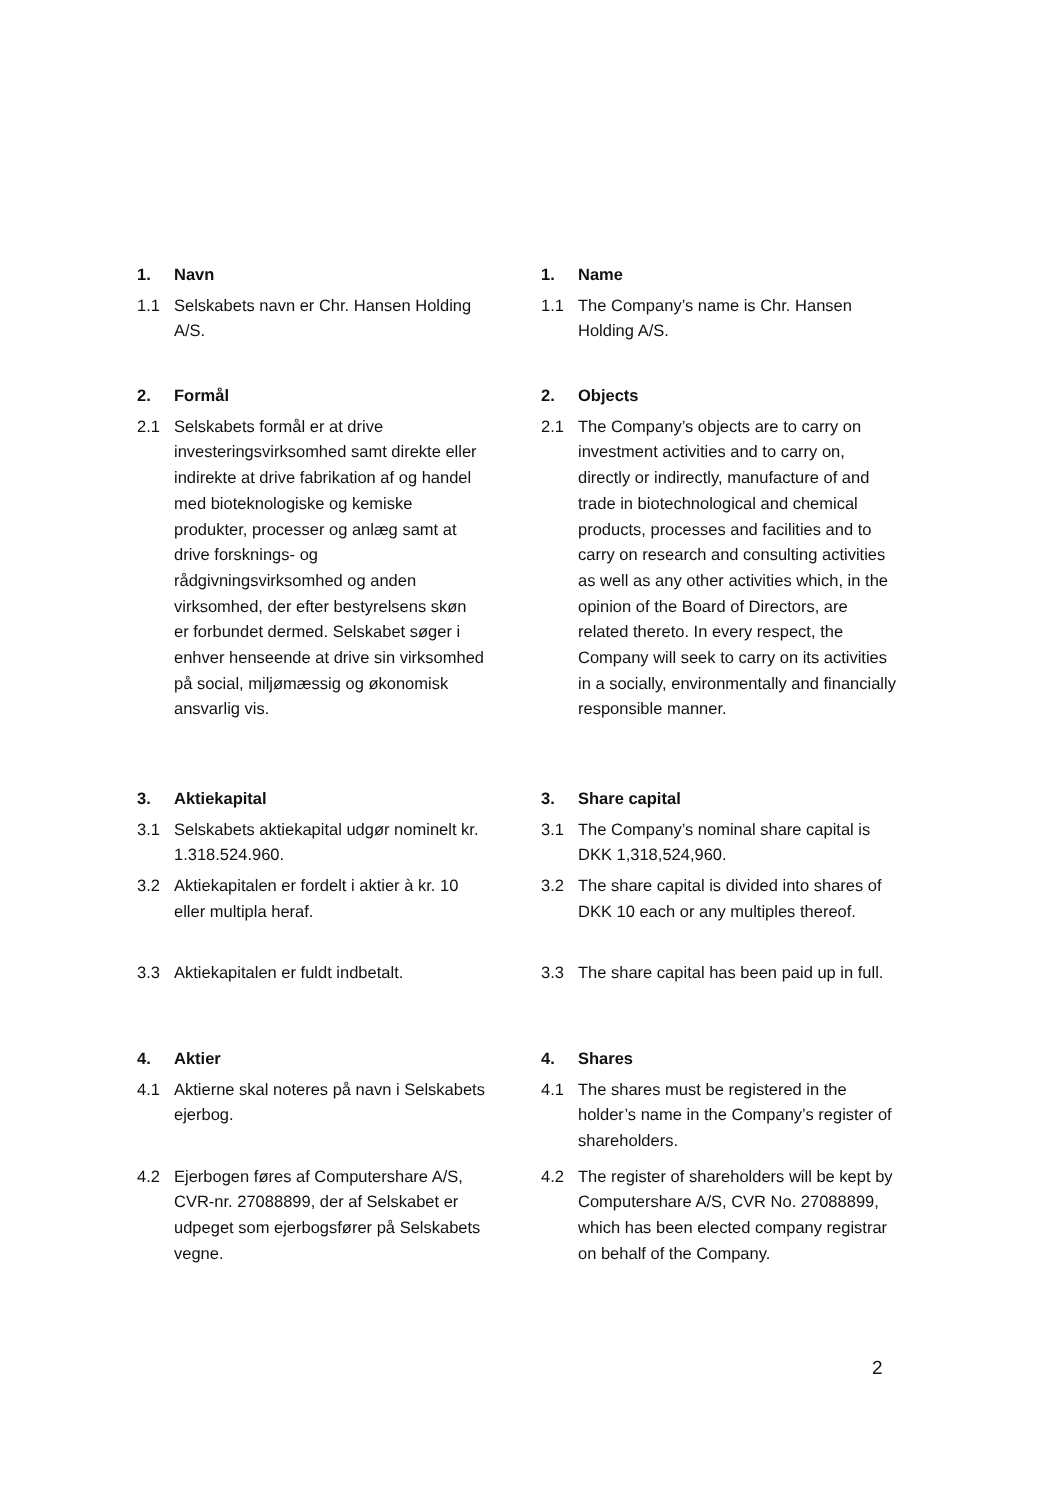1. Navn
1.1 Selskabets navn er Chr. Hansen Holding A/S.
2. Formål
2.1 Selskabets formål er at drive investeringsvirksomhed samt direkte eller indirekte at drive fabrikation af og handel med bioteknologiske og kemiske produkter, processer og anlæg samt at drive forsknings- og rådgivningsvirksomhed og anden virksomhed, der efter bestyrelsens skøn er forbundet dermed. Selskabet søger i enhver henseende at drive sin virksomhed på social, miljømæssig og økonomisk ansvarlig vis.
3. Aktiekapital
3.1 Selskabets aktiekapital udgør nominelt kr. 1.318.524.960.
3.2 Aktiekapitalen er fordelt i aktier à kr. 10 eller multipla heraf.
3.3 Aktiekapitalen er fuldt indbetalt.
4. Aktier
4.1 Aktierne skal noteres på navn i Selskabets ejerbog.
4.2 Ejerbogen føres af Computershare A/S, CVR-nr. 27088899, der af Selskabet er udpeget som ejerbogsfører på Selskabets vegne.
1. Name
1.1 The Company’s name is Chr. Hansen Holding A/S.
2. Objects
2.1 The Company’s objects are to carry on investment activities and to carry on, directly or indirectly, manufacture of and trade in biotechnological and chemical products, processes and facilities and to carry on research and consulting activities as well as any other activities which, in the opinion of the Board of Directors, are related thereto. In every respect, the Company will seek to carry on its activities in a socially, environmentally and financially responsible manner.
3. Share capital
3.1 The Company’s nominal share capital is DKK 1,318,524,960.
3.2 The share capital is divided into shares of DKK 10 each or any multiples thereof.
3.3 The share capital has been paid up in full.
4. Shares
4.1 The shares must be registered in the holder’s name in the Company’s register of shareholders.
4.2 The register of shareholders will be kept by Computershare A/S, CVR No. 27088899, which has been elected company registrar on behalf of the Company.
2